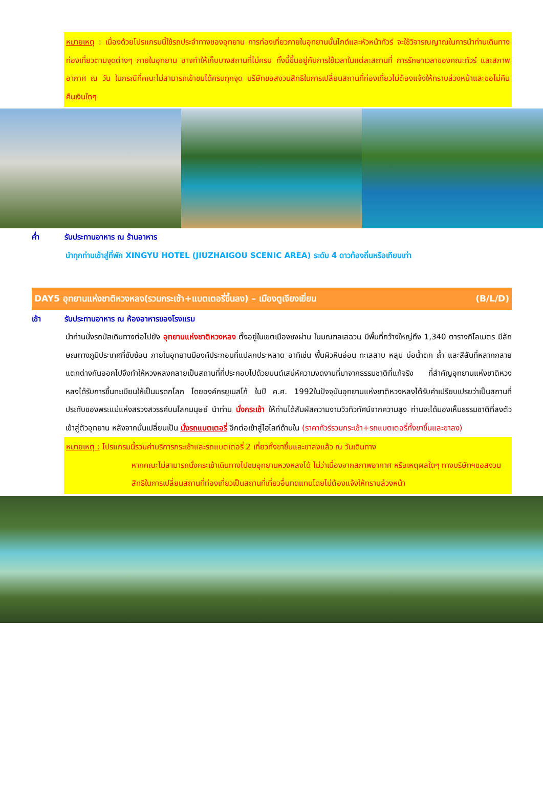หมายเหตุ : เนื่องด้วยโปรแกรมนี้ใช้รถประจำทางของอุทยาน การท่องเที่ยวภายในอุทยานนั้นไกด์และหัวหน้าทัวร์ จะใช้วิจารณญาณในการนำท่านเดินทางท่องเที่ยวตามจุดต่างๆ ภายในอุทยาน อาจทำให้เก็บบางสถานที่ไม่ครบ ทั้งนี้ขึ้นอยู่กับการใช้เวลาในแต่ละสถานที่ การรักษาเวลาของคณะทัวร์ และสภาพอากาศ ณ วัน ในกรณีที่คณะไม่สามารถเข้าชมได้ครบทุกจุด บริษัทขอสงวนสิทธิในการเปลี่ยนสถานที่ท่องเที่ยวไม่ต้องแจ้งให้ทราบล่วงหน้าและขอไม่คืนคืนเงินใดๆ
ค่ำ รับประทานอาหาร ณ ร้านอาหาร
นำทุกท่านเข้าสู่ที่พัก XINGYU HOTEL (JIUZHAIGOU SCENIC AREA) ระดับ 4 ดาวท้องถิ่นหรือเทียบเท่า
DAY5 อุทยานแห่งชาติหวงหลง(รวมกระเช้า+แบตเตอรี่ขึ้นลง) – เมืองตูเจียงเยี่ยน (B/L/D)
เช้า รับประทานอาหาร ณ ห้องอาหารของโรงแรม
นำท่านนั่งรถบัสเดินทางต่อไปยัง อุทยานแห่งชาติหวงหลง ตั้งอยู่ในเขตเมืองซงผ่าน ในมณฑลเสฉวน มีพื้นที่กว้างใหญ่ถึง 1,340 ตารางกิโลเมตร มีลักษณทางภูมิประเทศที่ซับซ้อน ภายในอุทยานมีองค์ประกอบที่แปลกประหลาด อาทิเช่น พื้นผิวหินอ่อน ทะเลสาบ หลุม บ่อน้ำตก ถ้ำ และสีสันที่หลากกลายแตกต่างกันออกไปจึงทำให้หวงหลงกลายเป็นสถานที่ที่ประกอบไปด้วยมนต์เสน่ห์ความงดงามที่มาจากธรรมชาติที่แท้จริง ที่สำคัญอุทยานแห่งชาติหวงหลงได้รับการขึ้นทะเบียนให้เป็นมรดกโลก โดยองค์กรยูเนสโก้ ในปี ค.ศ. 1992ในปัจจุบันอุทยานแห่งชาติหวงหลงได้รับคำเปรียบเปรยว่าเป็นสถานที่ประทับของพระแม่แห่งสรวงสวรรค์บนโลกมนุษย์ นำท่าน นั่งกระเช้า ให้ท่านได้สัมผัสความงามวิวทิวทัศน์จากความสูง ท่านจะได้มองเห็นธรรมชาติที่ลงตัวเข้าสู่ตัวอุทยาน หลังจากนั้นเปลี่ยนเป็น นั่งรถแบตเตอรี่ อีกต่อเข้าสู่ไฮไลท์ด้านใน (ราคาทัวร์รวมกระเช้า+รถแบตเตอรี่ทั้งขาขึ้นและขาลง)
หมายเหตุ : โปรแกรมนี้รวมค่าบริการกระเช้าและรถแบตเตอรี่ 2 เที่ยวทั้งขาขึ้นและขาลงแล้ว ณ วันเดินทาง
หากคณะไม่สามารถนั่งกระเช้าเดินทางไปชมอุทยานหวงหลงได้ ไม่ว่าเนื่องจากสภาพอากาศ หรือเหตุผลใดๆ ทางบริษัทฯขอสงวนสิทธิในการเปลี่ยนสถานที่ท่องเที่ยวเป็นสถานที่เที่ยวอื่นทดแทนโดยไม่ต้องแจ้งให้ทราบล่วงหน้า